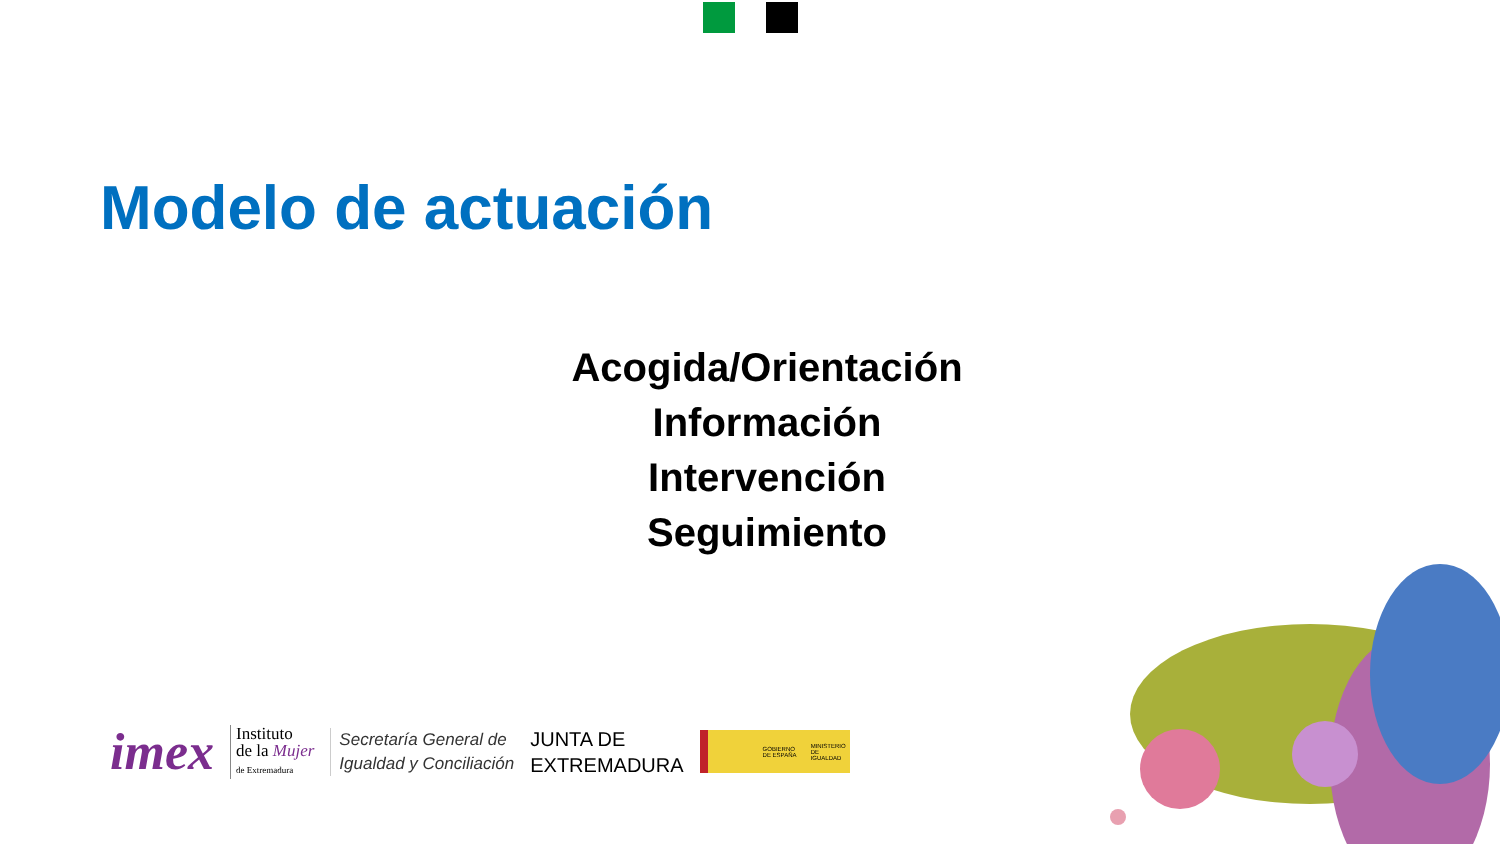Modelo de actuación
Acogida/Orientación
Información
Intervención
Seguimiento
imex
Instituto
de la Mujer
de Extremadura
Secretaría General de
Igualdad y Conciliación
JUNTA DE
EXTREMADURA
GOBIERNO DE ESPAÑA MINISTERIO DE IGUALDAD